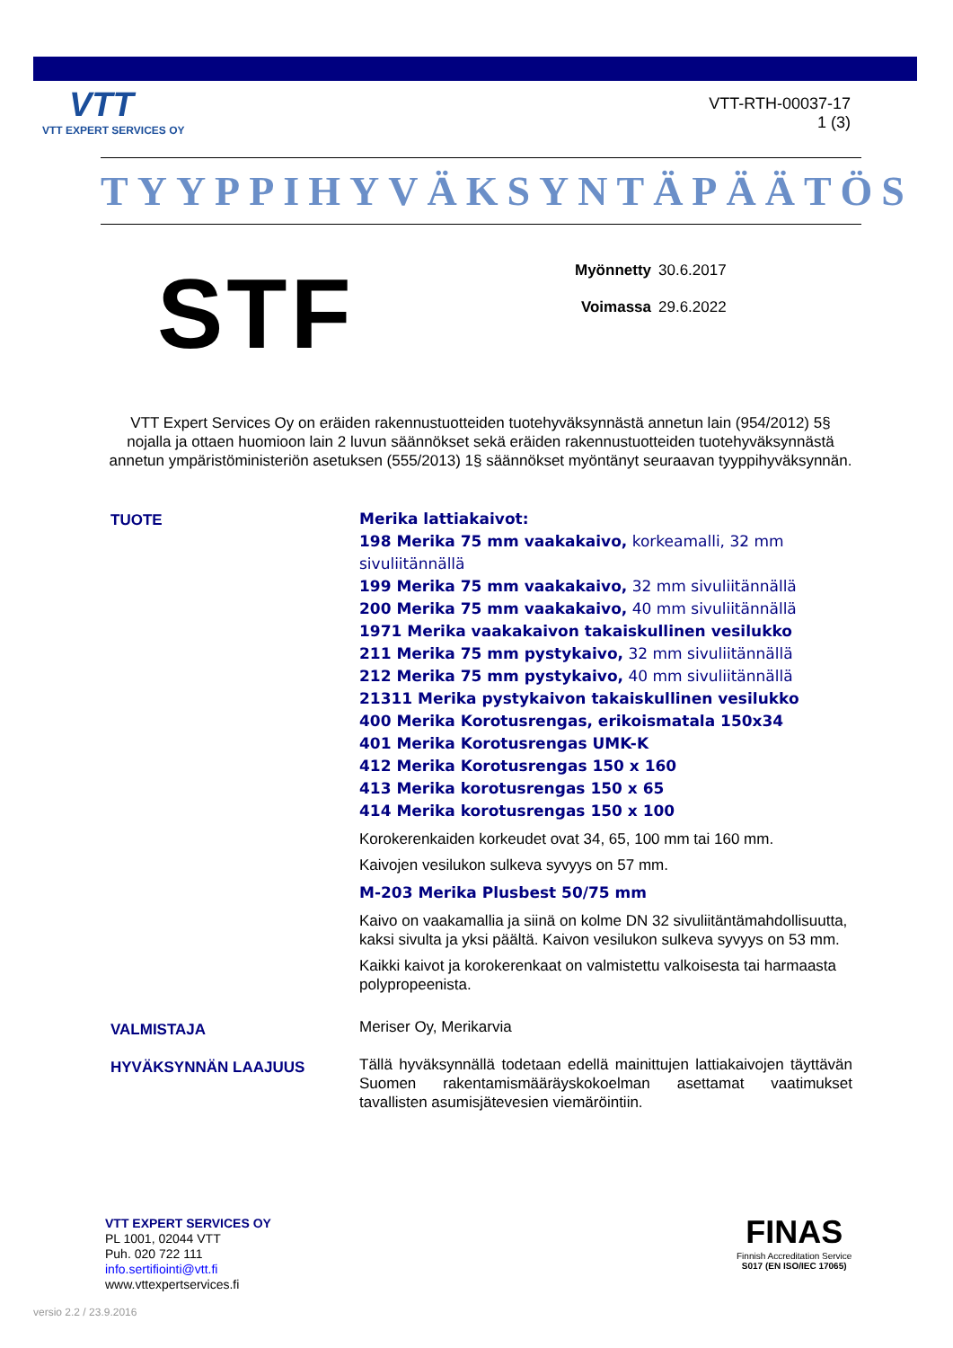VTT
VTT EXPERT SERVICES OY
VTT-RTH-00037-17
1 (3)
TYYPPIHYVÄKSYNTÄPÄÄTÖS
STF
Myönnetty 30.6.2017
Voimassa 29.6.2022
VTT Expert Services Oy on eräiden rakennustuotteiden tuotehyväksynnästä annetun lain (954/2012) 5§ nojalla ja ottaen huomioon lain 2 luvun säännökset sekä eräiden rakennustuotteiden tuotehyväksynnästä annetun ympäristöministeriön asetuksen (555/2013) 1§ säännökset myöntänyt seuraavan tyyppihyväksynnän.
TUOTE
Merika lattiakaivot:
198 Merika 75 mm vaakakaivo, korkeamalli, 32 mm sivuliitännällä
199 Merika 75 mm vaakakaivo, 32 mm sivuliitännällä
200 Merika 75 mm vaakakaivo, 40 mm sivuliitännällä
1971 Merika vaakakaivon takaiskullinen vesilukko
211 Merika 75 mm pystykaivo, 32 mm sivuliitännällä
212 Merika 75 mm pystykaivo, 40 mm sivuliitännällä
21311 Merika pystykaivon takaiskullinen vesilukko
400 Merika Korotusrengas, erikoismatala 150x34
401 Merika Korotusrengas UMK-K
412 Merika Korotusrengas 150 x 160
413 Merika korotusrengas 150 x 65
414 Merika korotusrengas 150 x 100
Korokerenkaiden korkeudet ovat 34, 65, 100 mm tai 160 mm.
Kaivojen vesilukon sulkeva syvyys on 57 mm.
M-203 Merika Plusbest 50/75 mm
Kaivo on vaakamallia ja siinä on kolme DN 32 sivuliitäntämahdollisuutta, kaksi sivulta ja yksi päältä. Kaivon vesilukon sulkeva syvyys on 53 mm.
Kaikki kaivot ja korokerenkaat on valmistettu valkoisesta tai harmaasta polypropeenista.
VALMISTAJA
Meriser Oy, Merikarvia
HYVÄKSYNNÄN LAAJUUS
Tällä hyväksynnällä todetaan edellä mainittujen lattiakaivojen täyttävän Suomen rakentamismääräyskokoelman asettamat vaatimukset tavallisten asumisjätevesien viemäröintiin.
VTT EXPERT SERVICES OY
PL 1001, 02044 VTT
Puh. 020 722 111
info.sertifiointi@vtt.fi
www.vttexpertservices.fi
FINAS
Finnish Accreditation Service
S017 (EN ISO/IEC 17065)
versio 2.2 / 23.9.2016